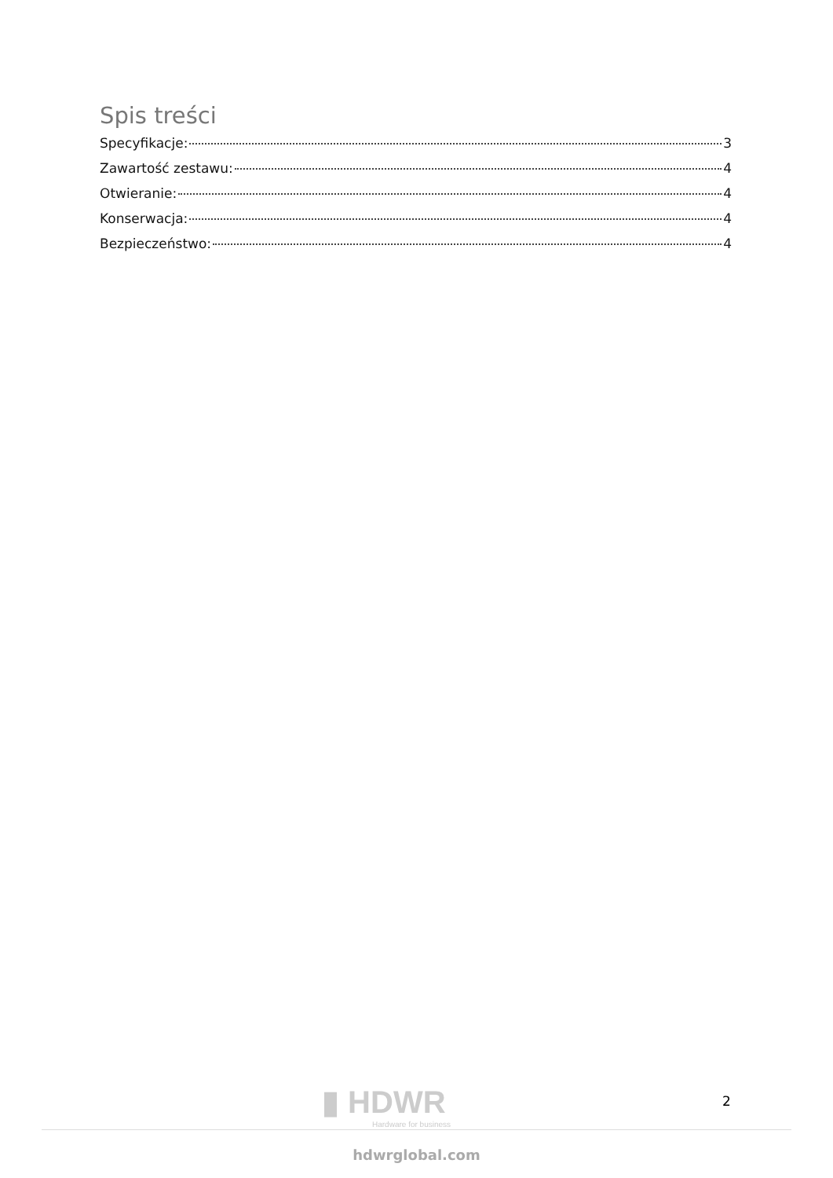Spis treści
Specyfikacje: 3
Zawartość zestawu: 4
Otwieranie: 4
Konserwacja: 4
Bezpieczeństwo: 4
▮ HDWR
Hardware for business
2
hdwrglobal.com